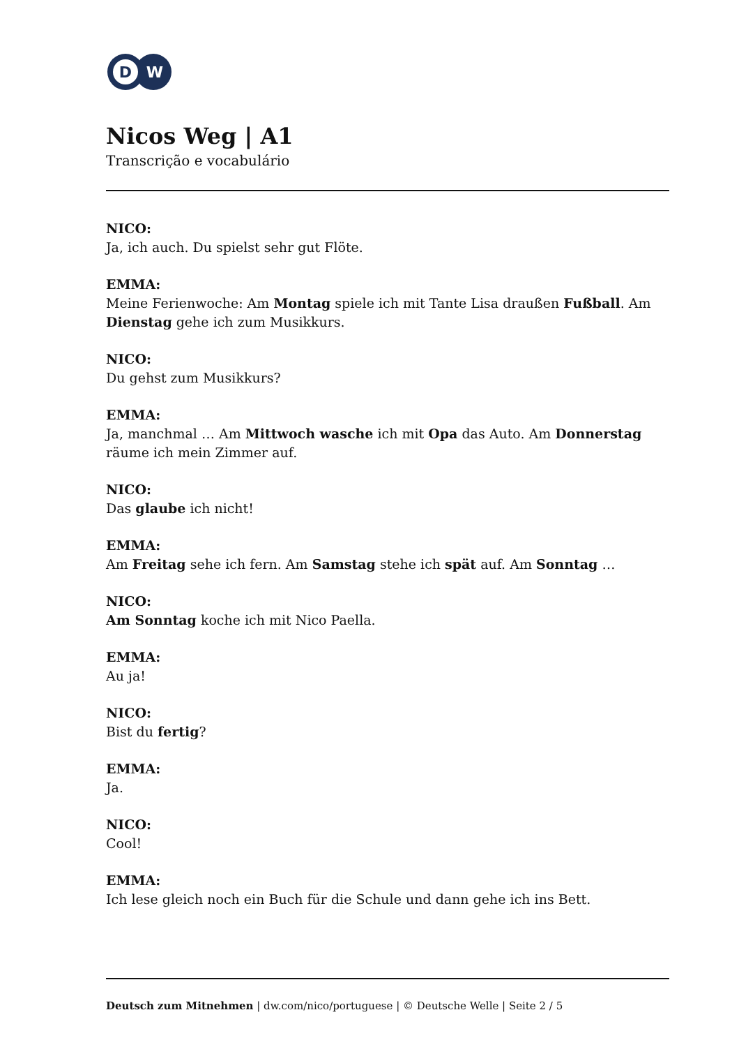D
W
Nicos Weg | A1
Transcrição e vocabulário
NICO:
Ja, ich auch. Du spielst sehr gut Flöte.
EMMA:
Meine Ferienwoche: Am Montag spiele ich mit Tante Lisa draußen Fußball. Am Dienstag gehe ich zum Musikkurs.
NICO:
Du gehst zum Musikkurs?
EMMA:
Ja, manchmal … Am Mittwoch wasche ich mit Opa das Auto. Am Donnerstag räume ich mein Zimmer auf.
NICO:
Das glaube ich nicht!
EMMA:
Am Freitag sehe ich fern. Am Samstag stehe ich spät auf. Am Sonntag …
NICO:
Am Sonntag koche ich mit Nico Paella.
EMMA:
Au ja!
NICO:
Bist du fertig?
EMMA:
Ja.
NICO:
Cool!
EMMA:
Ich lese gleich noch ein Buch für die Schule und dann gehe ich ins Bett.
Deutsch zum Mitnehmen | dw.com/nico/portuguese | © Deutsche Welle | Seite 2 / 5